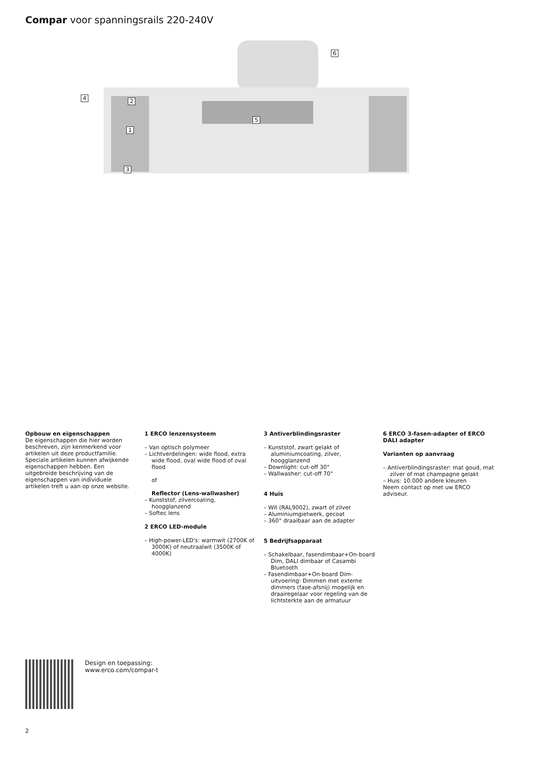Compar voor spanningsrails 220-240V
6
4 2
5
1
3
Opbouw en eigenschappen
De eigenschappen die hier worden beschreven, zijn kenmerkend voor artikelen uit deze productfamilie. Speciale artikelen kunnen afwijkende eigenschappen hebben. Een uitgebreide beschrijving van de eigenschappen van individuele artikelen treft u aan op onze website.
1 ERCO lenzensysteem
– Van optisch polymeer
– Lichtverdelingen: wide flood, extra wide flood, oval wide flood of oval flood
of
Reflector (Lens-wallwasher)
– Kunststof, zilvercoating, hoogglanzend
– Softec lens
2 ERCO LED-module
– High-power-LED's: warmwit (2700K of 3000K) of neutraalwit (3500K of 4000K)
3 Antiverblindingsraster
– Kunststof, zwart gelakt of aluminiumcoating, zilver, hoogglanzend
– Downlight: cut-off 30°
– Wallwasher: cut-off 70°
4 Huis
– Wit (RAL9002), zwart of zilver
– Aluminiumgietwerk, gecoat
– 360° draaibaar aan de adapter
5 Bedrijfsapparaat
– Schakelbaar, fasendimbaar+On-board Dim, DALI dimbaar of Casambi Bluetooth
– Fasendimbaar+On-board Dim-uitvoering: Dimmen met externe dimmers (fase-afsnij) mogelijk en draairegelaar voor regeling van de lichtsterkte aan de armatuur
6 ERCO 3-fasen-adapter of ERCO DALI adapter
Varianten op aanvraag
– Antiverblindingsraster: mat goud, mat zilver of mat champagne gelakt
– Huis: 10.000 andere kleuren
Neem contact op met uw ERCO adviseur.
Design en toepassing:
www.erco.com/compar-t
2